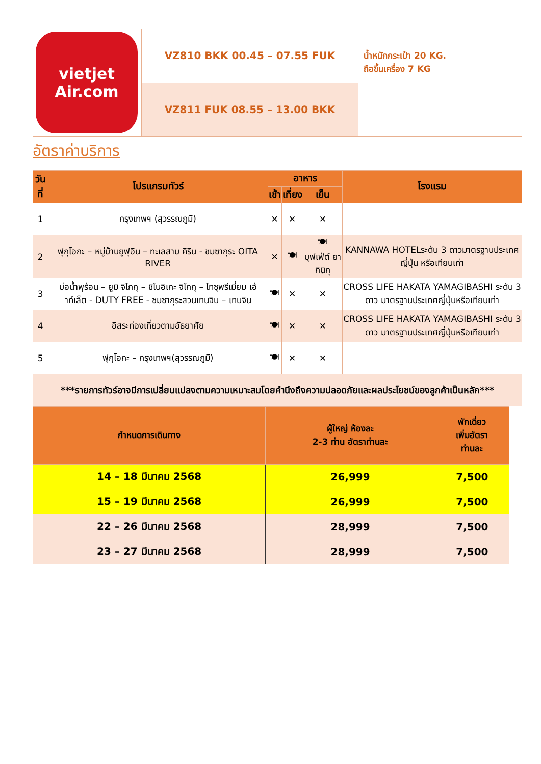| vietjet Air.com | VZ810 BKK 00.45 – 07.55 FUK | น้ำหนักกระเป๋า 20 KG. ถือขึ้นเครื่อง 7 KG |
| | VZ811 FUK 08.55 – 13.00 BKK | |
อัตราค่าบริการ
| วันที่ | โปรแกรมทัวร์ | อาหาร | | | โรงแรม |
| --- | --- | --- | --- | --- | --- |
| | | เช้า | เที่ยง | เย็น | |
| 1 | กรุงเทพฯ (สุวรรณภูมิ) | ✕ | ✕ | ✕ | |
| 2 | ฟุกุโอกะ – หมู่บ้านยูฟุอิน – ทะเลสาบ คิริน - ชมซากุระ OITA RIVER | ✕ | 🍽 | 🍽 บุฟเฟ่ต์ ยากินิกุ | KANNAWA HOTELระดับ 3 ดาวมาตรฐานประเทศญี่ปุ่น หรือเทียบเท่า |
| 3 | บ่อน้ำพุร้อน – ยูมิ จิโกกุ – ชิโนอิเกะ จิโกกุ – โทซุพรีเมี่ยม เอ้าท์เล็ต - DUTY FREE - ชมซากุระสวนเทนจิน – เทนจิน | 🍽 | ✕ | ✕ | CROSS LIFE HAKATA YAMAGIBASHI ระดับ 3 ดาว มาตรฐานประเทศญี่ปุ่นหรือเทียบเท่า |
| 4 | อิสระท่องเที่ยวตามอัธยาศัย | 🍽 | ✕ | ✕ | CROSS LIFE HAKATA YAMAGIBASHI ระดับ 3 ดาว มาตรฐานประเทศญี่ปุ่นหรือเทียบเท่า |
| 5 | ฟุกุโอกะ – กรุงเทพฯ(สุวรรณภูมิ) | 🍽 | ✕ | ✕ | |
| ***รายการทัวร์อาจมีการเปลี่ยนแปลงตามความเหมาะสมโดยคำนึงถึงความปลอดภัยและผลประโยชน์ของลูกค้าเป็นหลัก*** | | | | | |
| กำหนดการเดินทาง | ผู้ใหญ่ ห้องละ 2-3 ท่าน อัตราท่านละ | พักเดี่ยว เพิ่มอัตรา ท่านละ |
| --- | --- | --- |
| 14 – 18 มีนาคม 2568 | 26,999 | 7,500 |
| 15 – 19 มีนาคม 2568 | 26,999 | 7,500 |
| 22 – 26 มีนาคม 2568 | 28,999 | 7,500 |
| 23 – 27 มีนาคม 2568 | 28,999 | 7,500 |